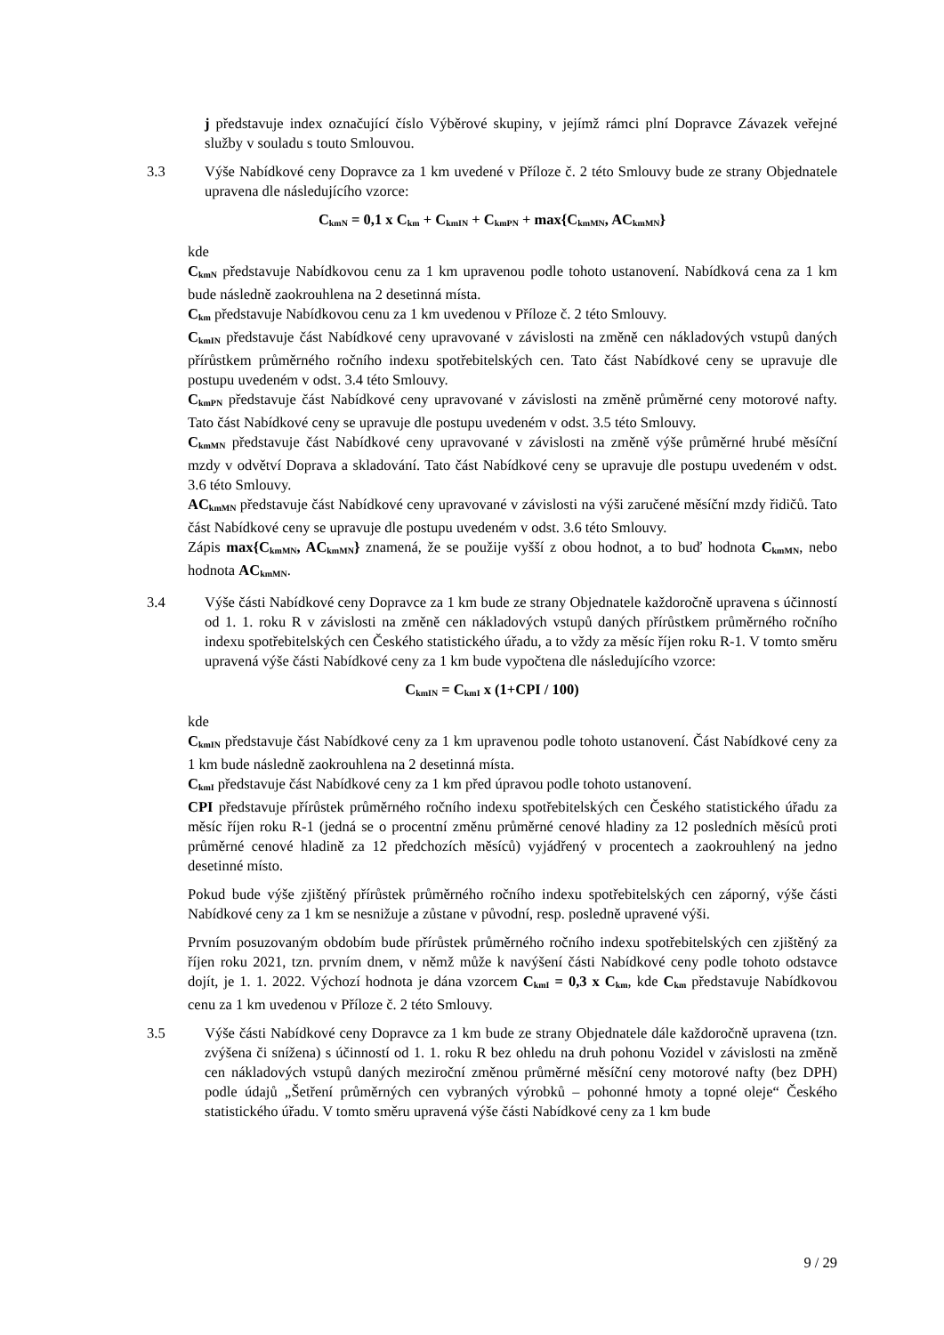j představuje index označující číslo Výběrové skupiny, v jejímž rámci plní Dopravce Závazek veřejné služby v souladu s touto Smlouvou.
3.3 Výše Nabídkové ceny Dopravce za 1 km uvedené v Příloze č. 2 této Smlouvy bude ze strany Objednatele upravena dle následujícího vzorce:
C<sub>kmN</sub> = 0,1 x C<sub>km</sub> + C<sub>kmIN</sub> + C<sub>kmPN</sub> + max{C<sub>kmMN</sub>, AC<sub>kmMN</sub>}
kde
C<sub>kmN</sub> představuje Nabídkovou cenu za 1 km upravenou podle tohoto ustanovení. Nabídková cena za 1 km bude následně zaokrouhlena na 2 desetinná místa.
C<sub>km</sub> představuje Nabídkovou cenu za 1 km uvedenou v Příloze č. 2 této Smlouvy.
C<sub>kmIN</sub> představuje část Nabídkové ceny upravované v závislosti na změně cen nákladových vstupů daných přírůstkem průměrného ročního indexu spotřebitelských cen. Tato část Nabídkové ceny se upravuje dle postupu uvedeném v odst. 3.4 této Smlouvy.
C<sub>kmPN</sub> představuje část Nabídkové ceny upravované v závislosti na změně průměrné ceny motorové nafty. Tato část Nabídkové ceny se upravuje dle postupu uvedeném v odst. 3.5 této Smlouvy.
C<sub>kmMN</sub> představuje část Nabídkové ceny upravované v závislosti na změně výše průměrné hrubé měsíční mzdy v odvětví Doprava a skladování. Tato část Nabídkové ceny se upravuje dle postupu uvedeném v odst. 3.6 této Smlouvy.
AC<sub>kmMN</sub> představuje část Nabídkové ceny upravované v závislosti na výši zaručené měsíční mzdy řidičů. Tato část Nabídkové ceny se upravuje dle postupu uvedeném v odst. 3.6 této Smlouvy.
Zápis max{C<sub>kmMN</sub>, AC<sub>kmMN</sub>} znamená, že se použije vyšší z obou hodnot, a to buď hodnota C<sub>kmMN</sub>, nebo hodnota AC<sub>kmMN</sub>.
3.4 Výše části Nabídkové ceny Dopravce za 1 km bude ze strany Objednatele každoročně upravena s účinností od 1. 1. roku R v závislosti na změně cen nákladových vstupů daných přírůstkem průměrného ročního indexu spotřebitelských cen Českého statistického úřadu, a to vždy za měsíc říjen roku R-1. V tomto směru upravená výše části Nabídkové ceny za 1 km bude vypočtena dle následujícího vzorce:
C<sub>kmIN</sub> = C<sub>kmI</sub> x (1+CPI / 100)
kde
C<sub>kmIN</sub> představuje část Nabídkové ceny za 1 km upravenou podle tohoto ustanovení. Část Nabídkové ceny za 1 km bude následně zaokrouhlena na 2 desetinná místa.
C<sub>kmI</sub> představuje část Nabídkové ceny za 1 km před úpravou podle tohoto ustanovení.
CPI představuje přírůstek průměrného ročního indexu spotřebitelských cen Českého statistického úřadu za měsíc říjen roku R-1 (jedná se o procentní změnu průměrné cenové hladiny za 12 posledních měsíců proti průměrné cenové hladině za 12 předchozích měsíců) vyjádřený v procentech a zaokrouhlený na jedno desetinné místo.
Pokud bude výše zjištěný přírůstek průměrného ročního indexu spotřebitelských cen záporný, výše části Nabídkové ceny za 1 km se nesnižuje a zůstane v původní, resp. posledně upravené výši.
Prvním posuzovaným obdobím bude přírůstek průměrného ročního indexu spotřebitelských cen zjištěný za říjen roku 2021, tzn. prvním dnem, v němž může k navýšení části Nabídkové ceny podle tohoto odstavce dojít, je 1. 1. 2022. Výchozí hodnota je dána vzorcem C<sub>kmI</sub> = 0,3 x C<sub>km</sub>, kde C<sub>km</sub> představuje Nabídkovou cenu za 1 km uvedenou v Příloze č. 2 této Smlouvy.
3.5 Výše části Nabídkové ceny Dopravce za 1 km bude ze strany Objednatele dále každoročně upravena (tzn. zvýšena či snížena) s účinností od 1. 1. roku R bez ohledu na druh pohonu Vozidel v závislosti na změně cen nákladových vstupů daných meziroční změnou průměrné měsíční ceny motorové nafty (bez DPH) podle údajů „Šetření průměrných cen vybraných výrobků – pohonné hmoty a topné oleje“ Českého statistického úřadu. V tomto směru upravená výše části Nabídkové ceny za 1 km bude
9 / 29